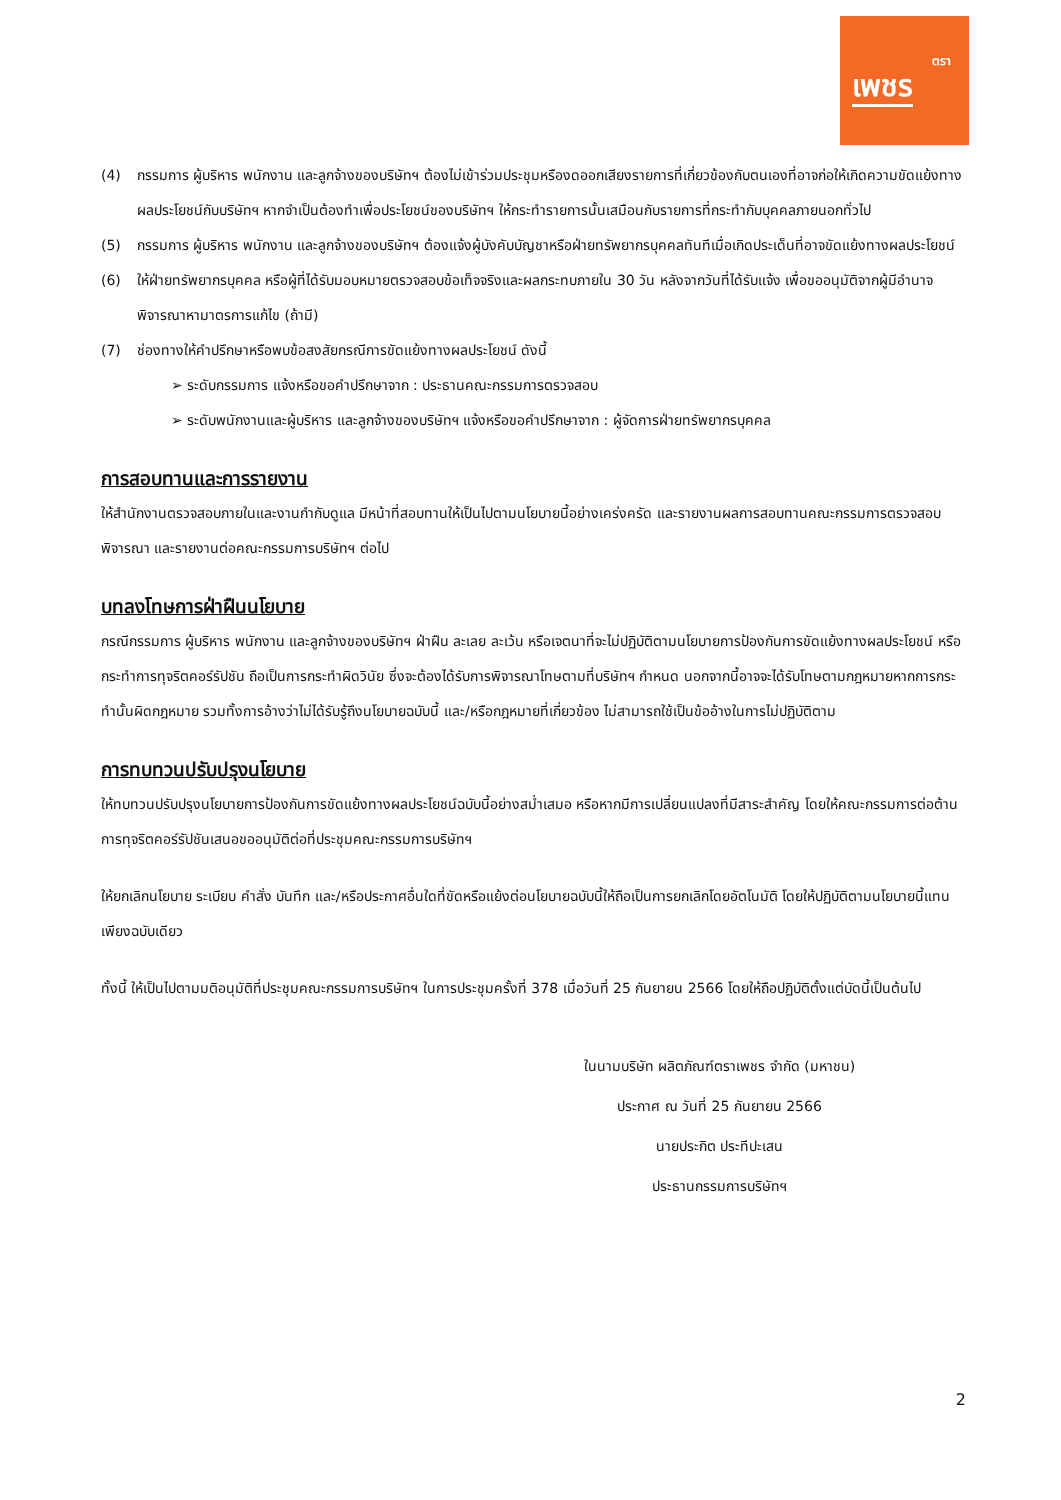ตรา
เพชร
(4) กรรมการ ผู้บริหาร พนักงาน และลูกจ้างของบริษัทฯ ต้องไม่เข้าร่วมประชุมหรืองดออกเสียงรายการที่เกี่ยวข้องกับตนเองที่อาจก่อให้เกิดความขัดแย้งทางผลประโยชน์กับบริษัทฯ หากจำเป็นต้องทำเพื่อประโยชน์ของบริษัทฯ ให้กระทำรายการนั้นเสมือนกับรายการที่กระทำกับบุคคลภายนอกทั่วไป
(5) กรรมการ ผู้บริหาร พนักงาน และลูกจ้างของบริษัทฯ ต้องแจ้งผู้บังคับบัญชาหรือฝ่ายทรัพยากรบุคคลทันทีเมื่อเกิดประเด็นที่อาจขัดแย้งทางผลประโยชน์
(6) ให้ฝ่ายทรัพยากรบุคคล หรือผู้ที่ได้รับมอบหมายตรวจสอบข้อเท็จจริงและผลกระทบภายใน 30 วัน หลังจากวันที่ได้รับแจ้ง เพื่อขออนุมัติจากผู้มีอำนาจพิจารณาหามาตรการแก้ไข (ถ้ามี)
(7) ช่องทางให้คำปรึกษาหรือพบข้อสงสัยกรณีการขัดแย้งทางผลประโยชน์ ดังนี้
➢ ระดับกรรมการ แจ้งหรือขอคำปรึกษาจาก : ประธานคณะกรรมการตรวจสอบ
➢ ระดับพนักงานและผู้บริหาร และลูกจ้างของบริษัทฯ แจ้งหรือขอคำปรึกษาจาก : ผู้จัดการฝ่ายทรัพยากรบุคคล
การสอบทานและการรายงาน
ให้สำนักงานตรวจสอบภายในและงานกำกับดูแล มีหน้าที่สอบทานให้เป็นไปตามนโยบายนี้อย่างเคร่งครัด และรายงานผลการสอบทานคณะกรรมการตรวจสอบพิจารณา และรายงานต่อคณะกรรมการบริษัทฯ ต่อไป
บทลงโทษการฝ่าฝืนนโยบาย
กรณีกรรมการ ผู้บริหาร พนักงาน และลูกจ้างของบริษัทฯ ฝ่าฝืน ละเลย ละเว้น หรือเจตนาที่จะไม่ปฏิบัติตามนโยบายการป้องกันการขัดแย้งทางผลประโยชน์ หรือกระทำการทุจริตคอร์รัปชัน ถือเป็นการกระทำผิดวินัย ซึ่งจะต้องได้รับการพิจารณาโทษตามที่บริษัทฯ กำหนด นอกจากนี้อาจจะได้รับโทษตามกฎหมายหากการกระทำนั้นผิดกฎหมาย รวมทั้งการอ้างว่าไม่ได้รับรู้ถึงนโยบายฉบับนี้ และ/หรือกฎหมายที่เกี่ยวข้อง ไม่สามารถใช้เป็นข้ออ้างในการไม่ปฏิบัติตาม
การทบทวนปรับปรุงนโยบาย
ให้ทบทวนปรับปรุงนโยบายการป้องกันการขัดแย้งทางผลประโยชน์ฉบับนี้อย่างสม่ำเสมอ หรือหากมีการเปลี่ยนแปลงที่มีสาระสำคัญ โดยให้คณะกรรมการต่อต้านการทุจริตคอร์รัปชันเสนอขออนุมัติต่อที่ประชุมคณะกรรมการบริษัทฯ
ให้ยกเลิกนโยบาย ระเบียบ คำสั่ง บันทึก และ/หรือประกาศอื่นใดที่ขัดหรือแย้งต่อนโยบายฉบับนี้ให้ถือเป็นการยกเลิกโดยอัตโนมัติ โดยให้ปฏิบัติตามนโยบายนี้แทนเพียงฉบับเดียว
ทั้งนี้ ให้เป็นไปตามมติอนุมัติที่ประชุมคณะกรรมการบริษัทฯ ในการประชุมครั้งที่ 378 เมื่อวันที่ 25 กันยายน 2566 โดยให้ถือปฏิบัติตั้งแต่บัดนี้เป็นต้นไป
ในนามบริษัท ผลิตภัณฑ์ตราเพชร จำกัด (มหาชน)
ประกาศ ณ วันที่ 25 กันยายน 2566
นายประกิต ประทีปะเสน
ประธานกรรมการบริษัทฯ
2